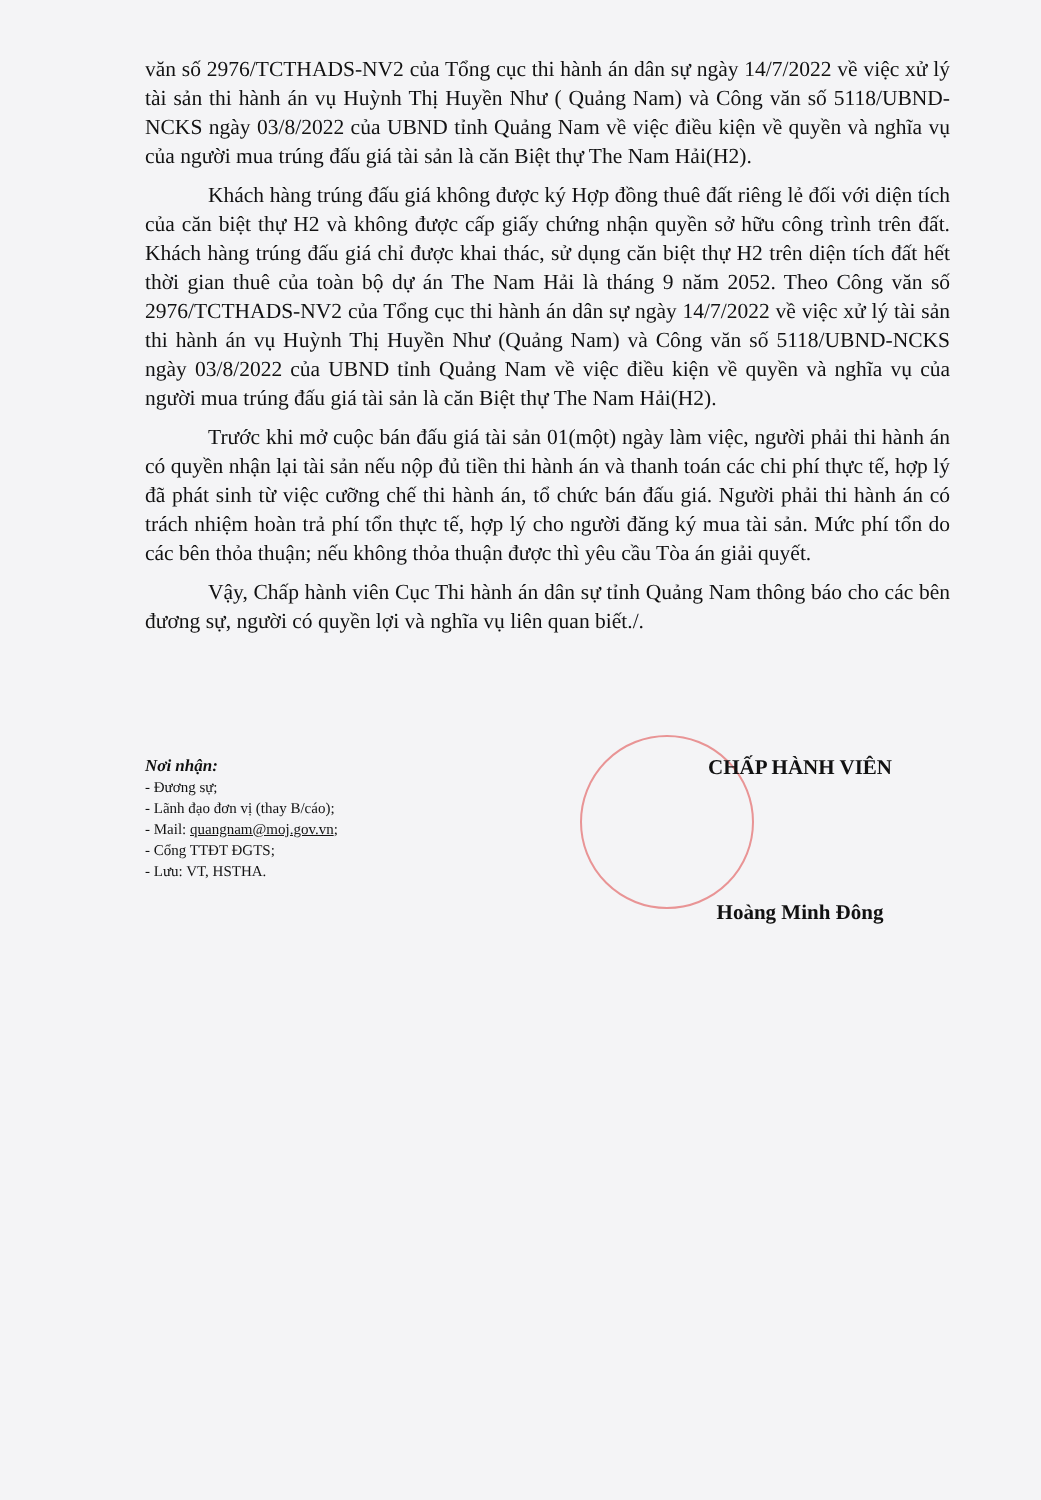văn số 2976/TCTHADS-NV2 của Tổng cục thi hành án dân sự ngày 14/7/2022 về việc xử lý tài sản thi hành án vụ Huỳnh Thị Huyền Như ( Quảng Nam) và Công văn số 5118/UBND-NCKS ngày 03/8/2022 của UBND tỉnh Quảng Nam về việc điều kiện về quyền và nghĩa vụ của người mua trúng đấu giá tài sản là căn Biệt thự The Nam Hải(H2).
Khách hàng trúng đấu giá không được ký Hợp đồng thuê đất riêng lẻ đối với diện tích của căn biệt thự H2 và không được cấp giấy chứng nhận quyền sở hữu công trình trên đất. Khách hàng trúng đấu giá chỉ được khai thác, sử dụng căn biệt thự H2 trên diện tích đất hết thời gian thuê của toàn bộ dự án The Nam Hải là tháng 9 năm 2052. Theo Công văn số 2976/TCTHADS-NV2 của Tổng cục thi hành án dân sự ngày 14/7/2022 về việc xử lý tài sản thi hành án vụ Huỳnh Thị Huyền Như (Quảng Nam) và Công văn số 5118/UBND-NCKS ngày 03/8/2022 của UBND tỉnh Quảng Nam về việc điều kiện về quyền và nghĩa vụ của người mua trúng đấu giá tài sản là căn Biệt thự The Nam Hải(H2).
Trước khi mở cuộc bán đấu giá tài sản 01(một) ngày làm việc, người phải thi hành án có quyền nhận lại tài sản nếu nộp đủ tiền thi hành án và thanh toán các chi phí thực tế, hợp lý đã phát sinh từ việc cưỡng chế thi hành án, tổ chức bán đấu giá. Người phải thi hành án có trách nhiệm hoàn trả phí tổn thực tế, hợp lý cho người đăng ký mua tài sản. Mức phí tổn do các bên thỏa thuận; nếu không thỏa thuận được thì yêu cầu Tòa án giải quyết.
Vậy, Chấp hành viên Cục Thi hành án dân sự tỉnh Quảng Nam thông báo cho các bên đương sự, người có quyền lợi và nghĩa vụ liên quan biết./.
Nơi nhận:
- Đương sự;
- Lãnh đạo đơn vị (thay B/cáo);
- Mail: quangnam@moj.gov.vn;
- Cổng TTĐT ĐGTS;
- Lưu: VT, HSTHA.
CHẤP HÀNH VIÊN
Hoàng Minh Đông